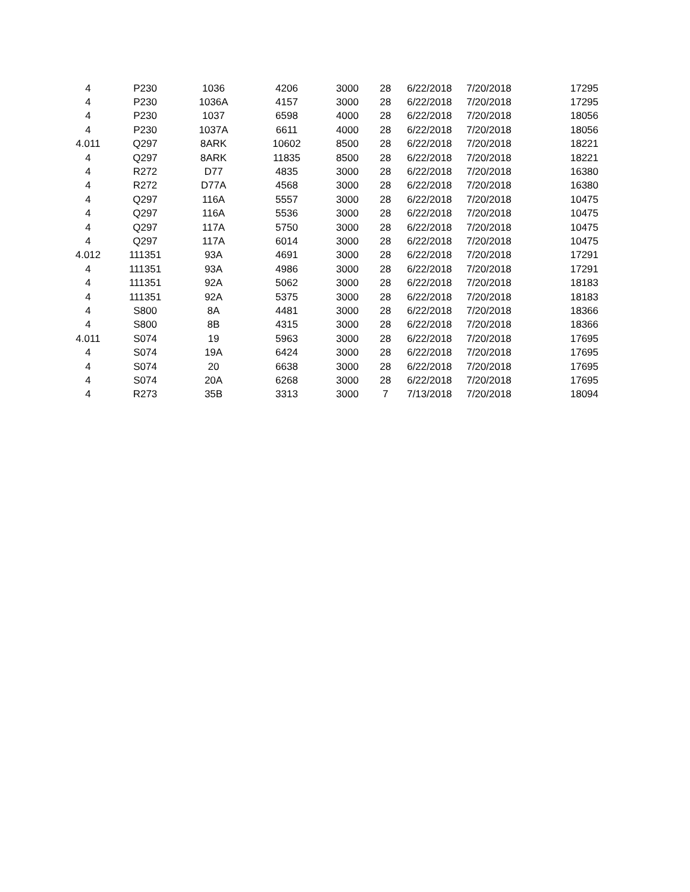| 4 | P230 | 1036 | 4206 | 3000 | 28 | 6/22/2018 | 7/20/2018 | 17295 |
| 4 | P230 | 1036A | 4157 | 3000 | 28 | 6/22/2018 | 7/20/2018 | 17295 |
| 4 | P230 | 1037 | 6598 | 4000 | 28 | 6/22/2018 | 7/20/2018 | 18056 |
| 4 | P230 | 1037A | 6611 | 4000 | 28 | 6/22/2018 | 7/20/2018 | 18056 |
| 4.011 | Q297 | 8ARK | 10602 | 8500 | 28 | 6/22/2018 | 7/20/2018 | 18221 |
| 4 | Q297 | 8ARK | 11835 | 8500 | 28 | 6/22/2018 | 7/20/2018 | 18221 |
| 4 | R272 | D77 | 4835 | 3000 | 28 | 6/22/2018 | 7/20/2018 | 16380 |
| 4 | R272 | D77A | 4568 | 3000 | 28 | 6/22/2018 | 7/20/2018 | 16380 |
| 4 | Q297 | 116A | 5557 | 3000 | 28 | 6/22/2018 | 7/20/2018 | 10475 |
| 4 | Q297 | 116A | 5536 | 3000 | 28 | 6/22/2018 | 7/20/2018 | 10475 |
| 4 | Q297 | 117A | 5750 | 3000 | 28 | 6/22/2018 | 7/20/2018 | 10475 |
| 4 | Q297 | 117A | 6014 | 3000 | 28 | 6/22/2018 | 7/20/2018 | 10475 |
| 4.012 | 111351 | 93A | 4691 | 3000 | 28 | 6/22/2018 | 7/20/2018 | 17291 |
| 4 | 111351 | 93A | 4986 | 3000 | 28 | 6/22/2018 | 7/20/2018 | 17291 |
| 4 | 111351 | 92A | 5062 | 3000 | 28 | 6/22/2018 | 7/20/2018 | 18183 |
| 4 | 111351 | 92A | 5375 | 3000 | 28 | 6/22/2018 | 7/20/2018 | 18183 |
| 4 | S800 | 8A | 4481 | 3000 | 28 | 6/22/2018 | 7/20/2018 | 18366 |
| 4 | S800 | 8B | 4315 | 3000 | 28 | 6/22/2018 | 7/20/2018 | 18366 |
| 4.011 | S074 | 19 | 5963 | 3000 | 28 | 6/22/2018 | 7/20/2018 | 17695 |
| 4 | S074 | 19A | 6424 | 3000 | 28 | 6/22/2018 | 7/20/2018 | 17695 |
| 4 | S074 | 20 | 6638 | 3000 | 28 | 6/22/2018 | 7/20/2018 | 17695 |
| 4 | S074 | 20A | 6268 | 3000 | 28 | 6/22/2018 | 7/20/2018 | 17695 |
| 4 | R273 | 35B | 3313 | 3000 | 7 | 7/13/2018 | 7/20/2018 | 18094 |